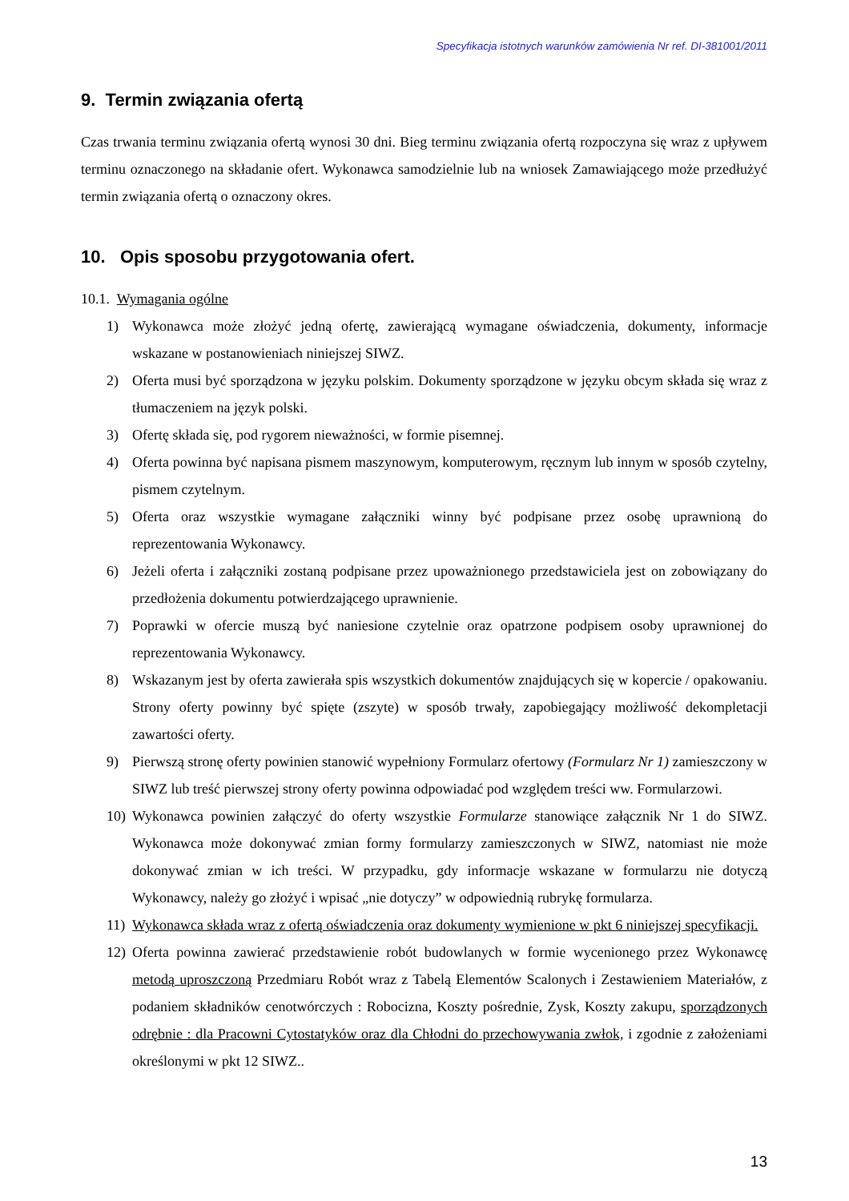Specyfikacja istotnych warunków zamówienia Nr ref. DI-381001/2011
9. Termin związania ofertą
Czas trwania terminu związania ofertą wynosi 30 dni. Bieg terminu związania ofertą rozpoczyna się wraz z upływem terminu oznaczonego na składanie ofert. Wykonawca samodzielnie lub na wniosek Zamawiającego może przedłużyć termin związania ofertą o oznaczony okres.
10. Opis sposobu przygotowania ofert.
10.1. Wymagania ogólne
1) Wykonawca może złożyć jedną ofertę, zawierającą wymagane oświadczenia, dokumenty, informacje wskazane w postanowieniach niniejszej SIWZ.
2) Oferta musi być sporządzona w języku polskim. Dokumenty sporządzone w języku obcym składa się wraz z tłumaczeniem na język polski.
3) Ofertę składa się, pod rygorem nieważności, w formie pisemnej.
4) Oferta powinna być napisana pismem maszynowym, komputerowym, ręcznym lub innym w sposób czytelny, pismem czytelnym.
5) Oferta oraz wszystkie wymagane załączniki winny być podpisane przez osobę uprawnioną do reprezentowania Wykonawcy.
6) Jeżeli oferta i załączniki zostaną podpisane przez upoważnionego przedstawiciela jest on zobowiązany do przedłożenia dokumentu potwierdzającego uprawnienie.
7) Poprawki w ofercie muszą być naniesione czytelnie oraz opatrzone podpisem osoby uprawnionej do reprezentowania Wykonawcy.
8) Wskazanym jest by oferta zawierała spis wszystkich dokumentów znajdujących się w kopercie / opakowaniu. Strony oferty powinny być spięte (zszyte) w sposób trwały, zapobiegający możliwość dekompletacji zawartości oferty.
9) Pierwszą stronę oferty powinien stanowić wypełniony Formularz ofertowy (Formularz Nr 1) zamieszczony w SIWZ lub treść pierwszej strony oferty powinna odpowiadać pod względem treści ww. Formularzowi.
10) Wykonawca powinien załączyć do oferty wszystkie Formularze stanowiące załącznik Nr 1 do SIWZ. Wykonawca może dokonywać zmian formy formularzy zamieszczonych w SIWZ, natomiast nie może dokonywać zmian w ich treści. W przypadku, gdy informacje wskazane w formularzu nie dotyczą Wykonawcy, należy go złożyć i wpisać „nie dotyczy” w odpowiednią rubrykę formularza.
11) Wykonawca składa wraz z ofertą oświadczenia oraz dokumenty wymienione w pkt 6 niniejszej specyfikacji.
12) Oferta powinna zawierać przedstawienie robót budowlanych w formie wycenionego przez Wykonawcę metodą uproszczoną Przedmiaru Robót wraz z Tabelą Elementów Scalonych i Zestawieniem Materiałów, z podaniem składników cenotwórczych : Robocizna, Koszty pośrednie, Zysk, Koszty zakupu, sporządzonych odrębnie : dla Pracowni Cytostatyków oraz dla Chłodni do przechowywania zwłok, i zgodnie z założeniami określonymi w pkt 12 SIWZ..
13